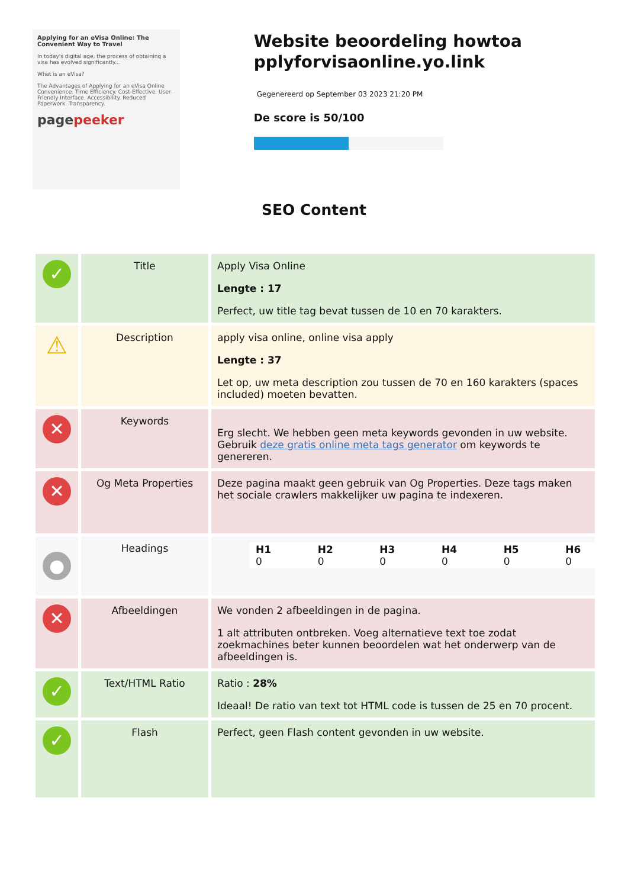Applying for an eVisa Online: The Convenient Way to Travel
In today's digital age, the process of obtaining a visa has evolved significantly...
What is an eVisa?
The Advantages of Applying for an eVisa Online
Convenience. Time Efficiency. Cost-Effective. User-Friendly Interface. Accessibility. Reduced Paperwork. Transparency.
pagepeeker
Website beoordeling howtoa pplyforvisaonline.yo.link
Gegenereerd op September 03 2023 21:20 PM
De score is 50/100
SEO Content
| ✓ | Title | Apply Visa Online Lengte : 17 Perfect, uw title tag bevat tussen de 10 en 70 karakters. |
| ⚠ | Description | apply visa online, online visa apply Lengte : 37 Let op, uw meta description zou tussen de 70 en 160 karakters (spaces included) moeten bevatten. |
| ✕ | Keywords | Erg slecht. We hebben geen meta keywords gevonden in uw website. Gebruik deze gratis online meta tags generator om keywords te genereren. |
| ✕ | Og Meta Properties | Deze pagina maakt geen gebruik van Og Properties. Deze tags maken het sociale crawlers makkelijker uw pagina te indexeren. |
| ● | Headings | / H1 0 / H2 0 / H3 0 / H4 0 / H5 0 / H6 0 / |
| ✕ | Afbeeldingen | We vonden 2 afbeeldingen in de pagina. 1 alt attributen ontbreken. Voeg alternatieve text toe zodat zoekmachines beter kunnen beoordelen wat het onderwerp van de afbeeldingen is. |
| ✓ | Text/HTML Ratio | Ratio : 28% Ideaal! De ratio van text tot HTML code is tussen de 25 en 70 procent. |
| ✓ | Flash | Perfect, geen Flash content gevonden in uw website. |